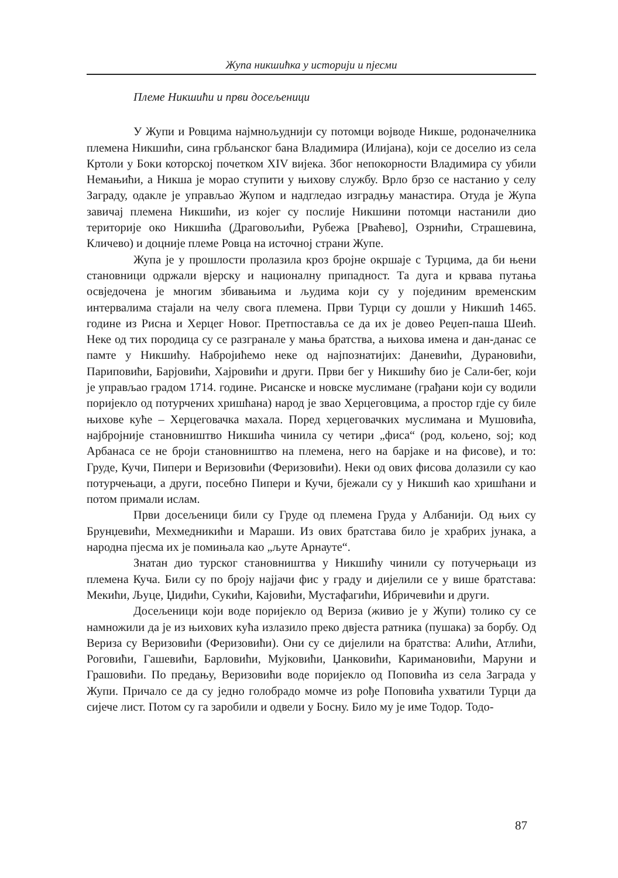Жупа никшићка у историји и пјесми
Племе Никшићи и први досељеници
У Жупи и Ровцима најмнољуднији су потомци војводе Никше, родоначелника племена Никшићи, сина грбљанског бана Владимира (Илијана), који се доселио из села Кртоли у Боки которској почетком XIV вијека. Због непокорности Владимира су убили Немањићи, а Никша је морао ступити у њихову службу. Врло брзо се настанио у селу Заграду, одакле је управљао Жупом и надгледао изградњу манастира. Отуда је Жупа завичај племена Никшићи, из којег су послије Никшини потомци настанили дио територије око Никшића (Драговољићи, Рубежа [Рваћево], Озрнићи, Страшевина, Кличево) и доцније племе Ровца на источној страни Жупе.
Жупа је у прошлости пролазила кроз бројне окршаје с Турцима, да би њени становници одржали вјерску и националну припадност. Та дуга и крвава путања освједочена је многим збивањима и људима који су у појединим временским интервалима стајали на челу свога племена. Први Турци су дошли у Никшић 1465. године из Рисна и Херцег Новог. Претпоставља се да их је довео Реџеп-паша Шеић. Неке од тих породица су се разгранале у мања братства, а њихова имена и дан-данас се памте у Никшићу. Набројићемо неке од најпознатијих: Даневићи, Дурановићи, Париповићи, Барјовићи, Хајровићи и други. Први бег у Никшићу био је Сали-бег, који је управљао градом 1714. године. Рисанске и новске муслимане (грађани који су водили поријекло од потурчених хришћана) народ је звао Херцеговцима, а простор гдје су биле њихове куће – Херцеговачка махала. Поред херцеговачких муслимана и Мушовића, најбројније становништво Никшића чинила су четири „фиса“ (род, кољено, soj; код Арбанаса се не броји становништво на племена, него на барјаке и на фисове), и то: Груде, Кучи, Пипери и Веризовићи (Феризовићи). Неки од ових фисова долазили су као потурчењаци, а други, посебно Пипери и Кучи, бјежали су у Никшић као хришћани и потом примали ислам.
Први досељеници били су Груде од племена Груда у Албанији. Од њих су Брунџевићи, Мехмедникићи и Мараши. Из ових братстава било је храбрих јунака, а народна пјесма их је помињала као „љуте Арнауте“.
Знатан дио турског становништва у Никшићу чинили су потучерњаци из племена Куча. Били су по броју најјачи фис у граду и дијелили се у више братстава: Мекићи, Љуце, Џидићи, Сукићи, Кајовићи, Мустафагићи, Ибричевићи и други.
Досељеници који воде поријекло од Вериза (живио је у Жупи) толико су се намножили да је из њихових кућа излазило преко двјеста ратника (пушака) за борбу. Од Вериза су Веризовићи (Феризовићи). Они су се дијелили на братства: Алићи, Атлићи, Роговићи, Гашевићи, Барловићи, Мујковићи, Џанковићи, Каримановићи, Маруни и Грашовићи. По предању, Веризовићи воде поријекло од Поповића из села Заграда у Жупи. Причало се да су једно голобрадо момче из рође Поповића ухватили Турци да сијече лист. Потом су га заробили и одвели у Босну. Било му је име Тодор. Тодо-
87